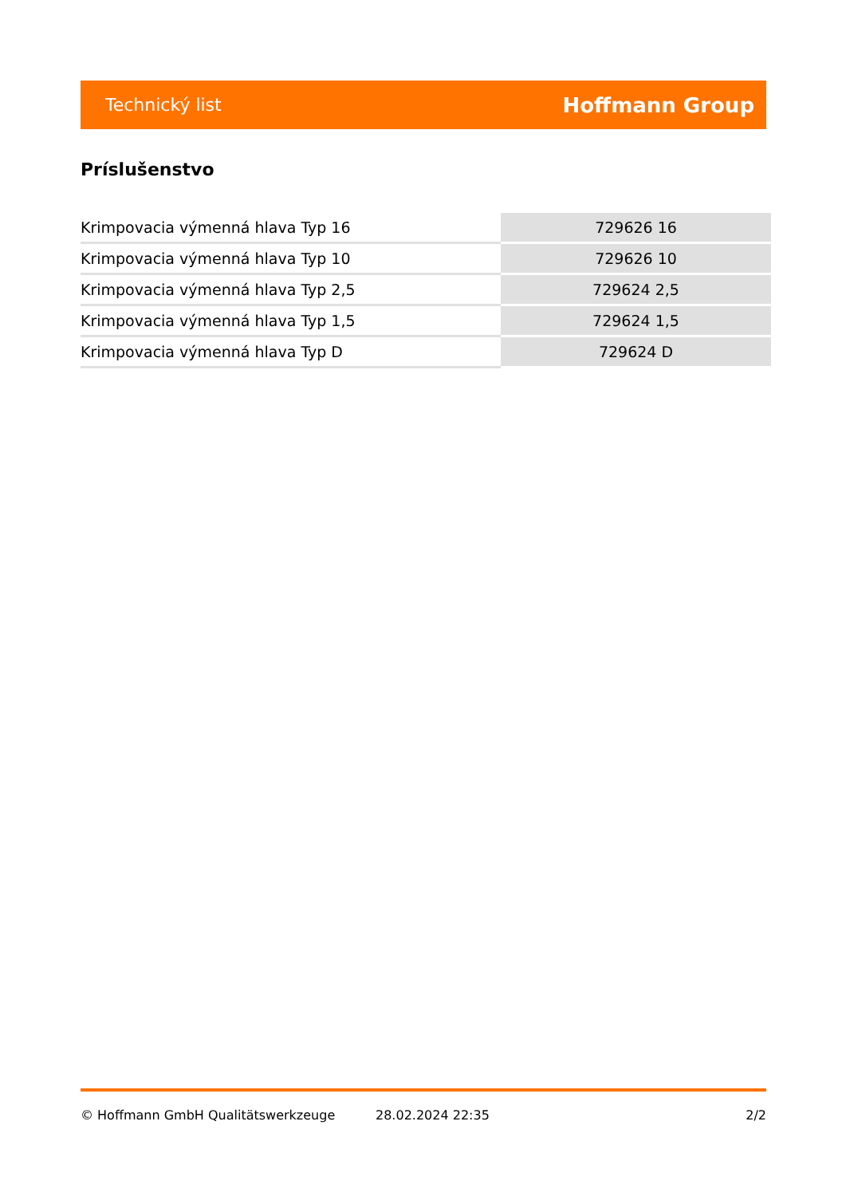Technický list Hoffmann Group
Príslušenstvo
| Krimpovacia výmenná hlava Typ 16 | 729626 16 |
| Krimpovacia výmenná hlava Typ 10 | 729626 10 |
| Krimpovacia výmenná hlava Typ 2,5 | 729624 2,5 |
| Krimpovacia výmenná hlava Typ 1,5 | 729624 1,5 |
| Krimpovacia výmenná hlava Typ D | 729624 D |
© Hoffmann GmbH Qualitätswerkzeuge 28.02.2024 22:35 2/2